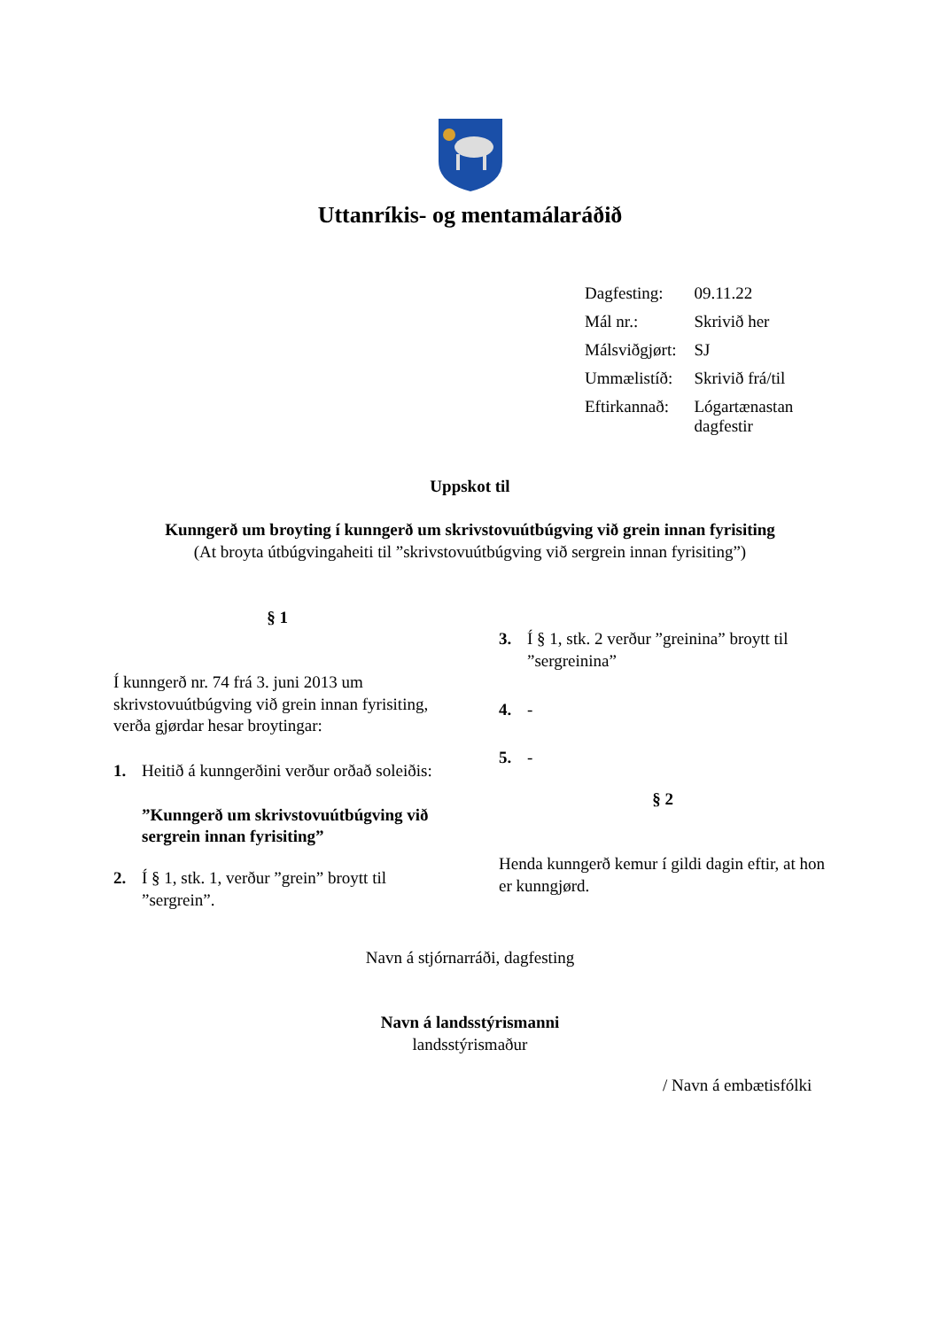Uttanríkis- og mentamálaráðið
| Dagfesting: | 09.11.22 |
| Mál nr.: | Skrivið her |
| Málsviðgjørt: | SJ |
| Ummælistíð: | Skrivið frá/til |
| Eftirkannað: | Lógartænastan dagfestir |
Uppskot til
Kunngerð um broyting í kunngerð um skrivstovuútbúgving við grein innan fyrisiting
(At broyta útbúgvingaheiti til ”skrivstovuútbúgving við sergrein innan fyrisiting”)
§ 1
Í kunngerð nr. 74 frá 3. juni 2013 um skrivstovuútbúgving við grein innan fyrisiting, verða gjørdar hesar broytingar:
1. Heitið á kunngerðini verður orðað soleiðis:
”Kunngerð um skrivstovuútbúgving við sergrein innan fyrisiting”
2. Í § 1, stk. 1, verður ”grein” broytt til ”sergrein”.
3. Í § 1, stk. 2 verður ”greinina” broytt til ”sergreinina”
4. -
5. -
§ 2
Henda kunngerð kemur í gildi dagin eftir, at hon er kunngjørd.
Navn á stjórnarráði, dagfesting
Navn á landsstýrismanni
landsstýrismaður
/ Navn á embætisfólki